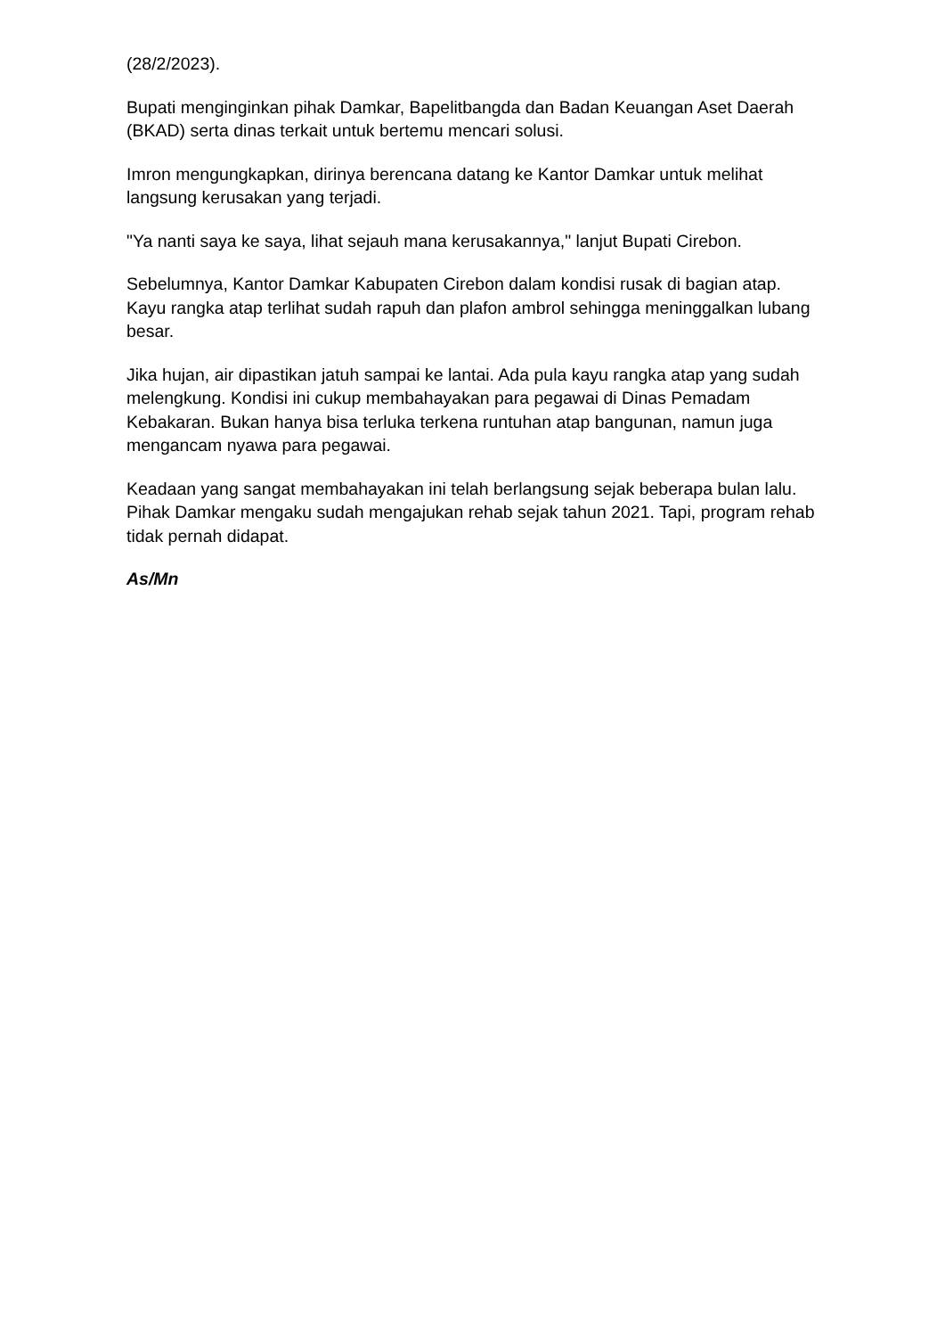(28/2/2023).
Bupati menginginkan pihak Damkar, Bapelitbangda dan Badan Keuangan Aset Daerah (BKAD) serta dinas terkait untuk bertemu mencari solusi.
Imron mengungkapkan, dirinya berencana datang ke Kantor Damkar untuk melihat langsung kerusakan yang terjadi.
"Ya nanti saya ke saya, lihat sejauh mana kerusakannya," lanjut Bupati Cirebon.
Sebelumnya, Kantor Damkar Kabupaten Cirebon dalam kondisi rusak di bagian atap. Kayu rangka atap terlihat sudah rapuh dan plafon ambrol sehingga meninggalkan lubang besar.
Jika hujan, air dipastikan jatuh sampai ke lantai. Ada pula kayu rangka atap yang sudah melengkung. Kondisi ini cukup membahayakan para pegawai di Dinas Pemadam Kebakaran. Bukan hanya bisa terluka terkena runtuhan atap bangunan, namun juga mengancam nyawa para pegawai.
Keadaan yang sangat membahayakan ini telah berlangsung sejak beberapa bulan lalu. Pihak Damkar mengaku sudah mengajukan rehab sejak tahun 2021. Tapi, program rehab tidak pernah didapat.
As/Mn